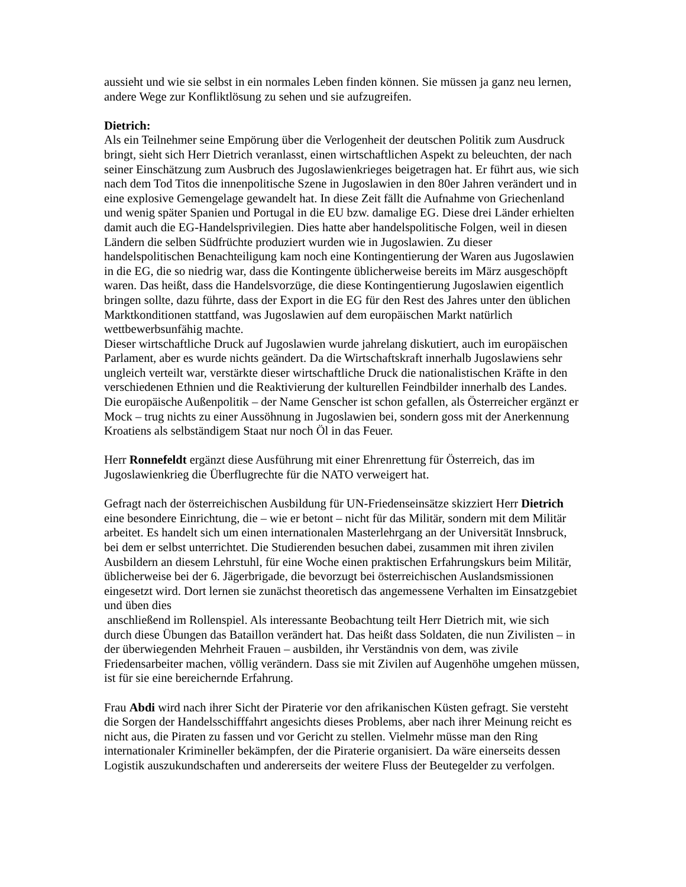aussieht und wie sie selbst in ein normales Leben finden können. Sie müssen ja ganz neu lernen, andere Wege zur Konfliktlösung zu sehen und sie aufzugreifen.
Dietrich:
Als ein Teilnehmer seine Empörung über die Verlogenheit der deutschen Politik zum Ausdruck bringt, sieht sich Herr Dietrich veranlasst, einen wirtschaftlichen Aspekt zu beleuchten, der nach seiner Einschätzung zum Ausbruch des Jugoslawienkrieges beigetragen hat. Er führt aus, wie sich nach dem Tod Titos die innenpolitische Szene in Jugoslawien in den 80er Jahren verändert und in eine explosive Gemengelage gewandelt hat. In diese Zeit fällt die Aufnahme von Griechenland und wenig später Spanien und Portugal in die EU bzw. damalige EG. Diese drei Länder erhielten damit auch die EG-Handelsprivilegien. Dies hatte aber handelspolitische Folgen, weil in diesen Ländern die selben Südfrüchte produziert wurden wie in Jugoslawien. Zu dieser handelspolitischen Benachteiligung kam noch eine Kontingentierung der Waren aus Jugoslawien in die EG, die so niedrig war, dass die Kontingente üblicherweise bereits im März ausgeschöpft waren. Das heißt, dass die Handelsvorzüge, die diese Kontingentierung Jugoslawien eigentlich bringen sollte, dazu führte, dass der Export in die EG für den Rest des Jahres unter den üblichen Marktkonditionen stattfand, was Jugoslawien auf dem europäischen Markt natürlich wettbewerbsunfähig machte.
Dieser wirtschaftliche Druck auf Jugoslawien wurde jahrelang diskutiert, auch im europäischen Parlament, aber es wurde nichts geändert. Da die Wirtschaftskraft innerhalb Jugoslawiens sehr ungleich verteilt war, verstärkte dieser wirtschaftliche Druck die nationalistischen Kräfte in den verschiedenen Ethnien und die Reaktivierung der kulturellen Feindbilder innerhalb des Landes. Die europäische Außenpolitik – der Name Genscher ist schon gefallen, als Österreicher ergänzt er Mock – trug nichts zu einer Aussöhnung in Jugoslawien bei, sondern goss mit der Anerkennung Kroatiens als selbständigem Staat nur noch Öl in das Feuer.
Herr Ronnefeldt ergänzt diese Ausführung mit einer Ehrenrettung für Österreich, das im Jugoslawienkrieg die Überflugrechte für die NATO verweigert hat.
Gefragt nach der österreichischen Ausbildung für UN-Friedenseinsätze skizziert Herr Dietrich eine besondere Einrichtung, die – wie er betont – nicht für das Militär, sondern mit dem Militär arbeitet. Es handelt sich um einen internationalen Masterlehrgang an der Universität Innsbruck, bei dem er selbst unterrichtet. Die Studierenden besuchen dabei, zusammen mit ihren zivilen Ausbildern an diesem Lehrstuhl, für eine Woche einen praktischen Erfahrungskurs beim Militär, üblicherweise bei der 6. Jägerbrigade, die bevorzugt bei österreichischen Auslandsmissionen eingesetzt wird. Dort lernen sie zunächst theoretisch das angemessene Verhalten im Einsatzgebiet und üben dies
anschließend im Rollenspiel. Als interessante Beobachtung teilt Herr Dietrich mit, wie sich durch diese Übungen das Bataillon verändert hat. Das heißt dass Soldaten, die nun Zivilisten – in der überwiegenden Mehrheit Frauen – ausbilden, ihr Verständnis von dem, was zivile Friedensarbeiter machen, völlig verändern. Dass sie mit Zivilen auf Augenhöhe umgehen müssen, ist für sie eine bereichernde Erfahrung.
Frau Abdi wird nach ihrer Sicht der Piraterie vor den afrikanischen Küsten gefragt. Sie versteht die Sorgen der Handelsschifffahrt angesichts dieses Problems, aber nach ihrer Meinung reicht es nicht aus, die Piraten zu fassen und vor Gericht zu stellen. Vielmehr müsse man den Ring internationaler Krimineller bekämpfen, der die Piraterie organisiert. Da wäre einerseits dessen Logistik auszukundschaften und andererseits der weitere Fluss der Beutegelder zu verfolgen.